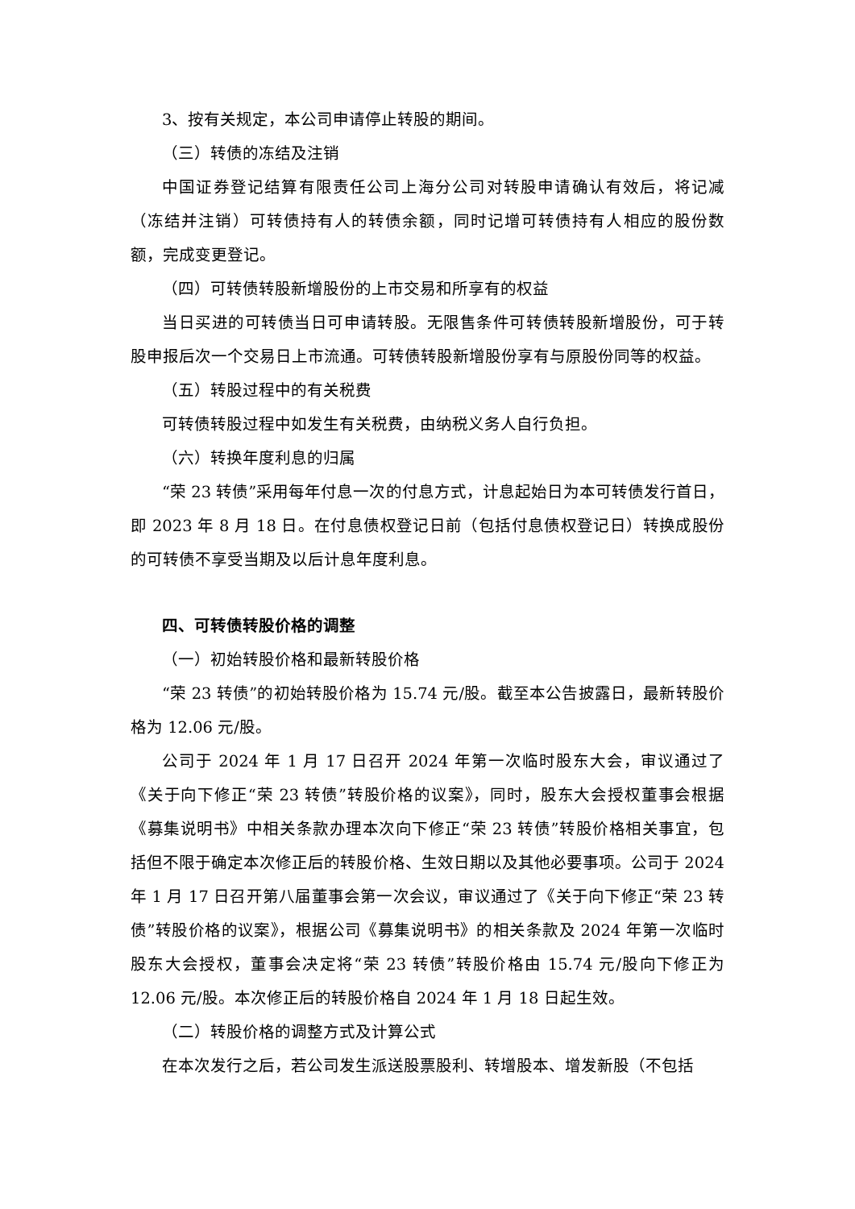3、按有关规定，本公司申请停止转股的期间。
（三）转债的冻结及注销
中国证券登记结算有限责任公司上海分公司对转股申请确认有效后，将记减（冻结并注销）可转债持有人的转债余额，同时记增可转债持有人相应的股份数额，完成变更登记。
（四）可转债转股新增股份的上市交易和所享有的权益
当日买进的可转债当日可申请转股。无限售条件可转债转股新增股份，可于转股申报后次一个交易日上市流通。可转债转股新增股份享有与原股份同等的权益。
（五）转股过程中的有关税费
可转债转股过程中如发生有关税费，由纳税义务人自行负担。
（六）转换年度利息的归属
“荣 23 转债”采用每年付息一次的付息方式，计息起始日为本可转债发行首日，即 2023 年 8 月 18 日。在付息债权登记日前（包括付息债权登记日）转换成股份的可转债不享受当期及以后计息年度利息。
四、可转债转股价格的调整
（一）初始转股价格和最新转股价格
“荣 23 转债”的初始转股价格为 15.74 元/股。截至本公告披露日，最新转股价格为 12.06 元/股。
公司于 2024 年 1 月 17 日召开 2024 年第一次临时股东大会，审议通过了《关于向下修正“荣 23 转债”转股价格的议案》，同时，股东大会授权董事会根据《募集说明书》中相关条款办理本次向下修正“荣 23 转债”转股价格相关事宜，包括但不限于确定本次修正后的转股价格、生效日期以及其他必要事项。公司于 2024 年 1 月 17 日召开第八届董事会第一次会议，审议通过了《关于向下修正“荣 23 转债”转股价格的议案》，根据公司《募集说明书》的相关条款及 2024 年第一次临时股东大会授权，董事会决定将“荣 23 转债”转股价格由 15.74 元/股向下修正为 12.06 元/股。本次修正后的转股价格自 2024 年 1 月 18 日起生效。
（二）转股价格的调整方式及计算公式
在本次发行之后，若公司发生派送股票股利、转增股本、增发新股（不包括